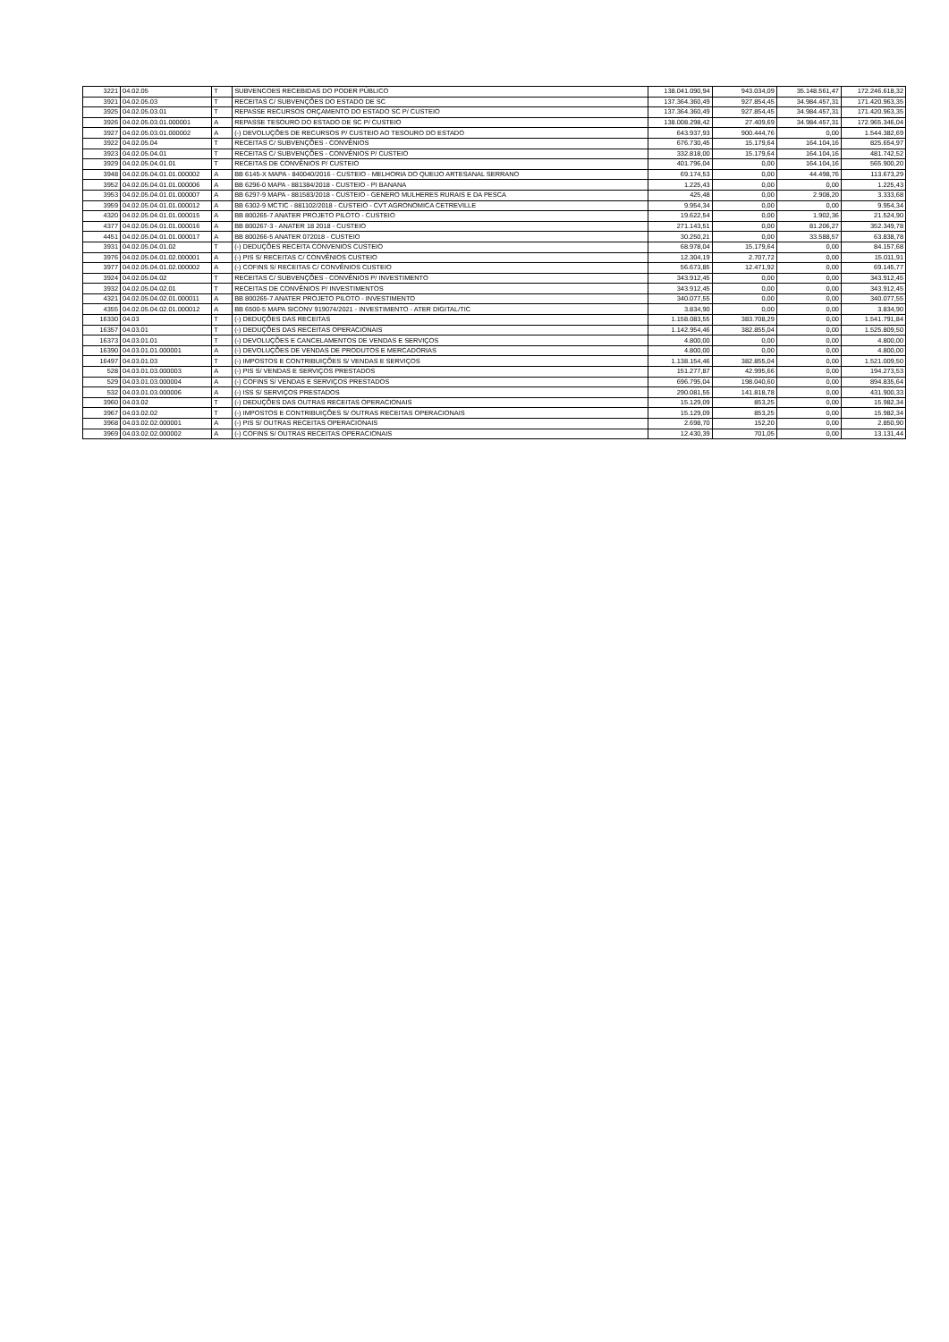| 3221 | 04.02.05 | T | SUBVENCOES RECEBIDAS DO PODER PÚBLICO | 138.041.090,94 | 943.034,09 | 35.148.561,47 | 172.246.618,32 |
| 3921 | 04.02.05.03 | T | RECEITAS C/ SUBVENÇÕES DO ESTADO DE SC | 137.364.360,49 | 927.854,45 | 34.984.457,31 | 171.420.963,35 |
| 3925 | 04.02.05.03.01 | T | REPASSE RECURSOS ORÇAMENTO DO ESTADO SC P/ CUSTEIO | 137.364.360,49 | 927.854,45 | 34.984.457,31 | 171.420.963,35 |
| 3926 | 04.02.05.03.01.000001 | A | REPASSE TESOURO DO ESTADO DE SC P/ CUSTEIO | 138.008.298,42 | 27.409,69 | 34.984.457,31 | 172.965.346,04 |
| 3927 | 04.02.05.03.01.000002 | A | (-) DEVOLUÇÕES DE RECURSOS P/ CUSTEIO AO TESOURO DO ESTADO | 643.937,93 | 900.444,76 | 0,00 | 1.544.382,69 |
| 3922 | 04.02.05.04 | T | RECEITAS C/ SUBVENÇÕES - CONVÊNIOS | 676.730,45 | 15.179,64 | 164.104,16 | 825.654,97 |
| 3923 | 04.02.05.04.01 | T | RECEITAS C/ SUBVENÇÕES - CONVÊNIOS P/ CUSTEIO | 332.818,00 | 15.179,64 | 164.104,16 | 481.742,52 |
| 3929 | 04.02.05.04.01.01 | T | RECEITAS DE CONVÊNIOS P/ CUSTEIO | 401.796,04 | 0,00 | 164.104,16 | 565.900,20 |
| 3948 | 04.02.05.04.01.01.000002 | A | BB 6145-X MAPA - 840040/2016 - CUSTEIO - MELHORIA DO QUEIJO ARTESANAL SERRANO | 69.174,53 | 0,00 | 44.498,76 | 113.673,29 |
| 3952 | 04.02.05.04.01.01.000006 | A | BB 6296-0 MAPA - 881384/2018 - CUSTEIO - PI BANANA | 1.225,43 | 0,00 | 0,00 | 1.225,43 |
| 3953 | 04.02.05.04.01.01.000007 | A | BB 6297-9 MAPA - 881583/2018 - CUSTEIO - GENERO MULHERES RURAIS E DA PESCA | 425,48 | 0,00 | 2.908,20 | 3.333,68 |
| 3959 | 04.02.05.04.01.01.000012 | A | BB 6302-9 MCTIC - 881102/2018 - CUSTEIO - CVT AGRONOMICA CETREVILLE | 9.954,34 | 0,00 | 0,00 | 9.954,34 |
| 4320 | 04.02.05.04.01.01.000015 | A | BB 800265-7 ANATER PROJETO PILOTO - CUSTEIO | 19.622,54 | 0,00 | 1.902,36 | 21.524,90 |
| 4377 | 04.02.05.04.01.01.000016 | A | BB 800267-3 - ANATER 18 2018 - CUSTEIO | 271.143,51 | 0,00 | 81.206,27 | 352.349,78 |
| 4451 | 04.02.05.04.01.01.000017 | A | BB 800266-5 ANATER 072018 - CUSTEIO | 30.250,21 | 0,00 | 33.588,57 | 63.838,78 |
| 3931 | 04.02.05.04.01.02 | T | (-) DEDUÇÕES RECEITA CONVENIOS CUSTEIO | 68.978,04 | 15.179,64 | 0,00 | 84.157,68 |
| 3976 | 04.02.05.04.01.02.000001 | A | (-) PIS S/ RECEITAS C/ CONVÊNIOS CUSTEIO | 12.304,19 | 2.707,72 | 0,00 | 15.011,91 |
| 3977 | 04.02.05.04.01.02.000002 | A | (-) COFINS S/ RECEITAS C/ CONVÊNIOS CUSTEIO | 56.673,85 | 12.471,92 | 0,00 | 69.145,77 |
| 3924 | 04.02.05.04.02 | T | RECEITAS C/ SUBVENÇÕES - CONVÊNIOS P/ INVESTIMENTO | 343.912,45 | 0,00 | 0,00 | 343.912,45 |
| 3932 | 04.02.05.04.02.01 | T | RECEITAS DE CONVÊNIOS P/ INVESTIMENTOS | 343.912,45 | 0,00 | 0,00 | 343.912,45 |
| 4321 | 04.02.05.04.02.01.000011 | A | BB 800265-7 ANATER PROJETO PILOTO - INVESTIMENTO | 340.077,55 | 0,00 | 0,00 | 340.077,55 |
| 4355 | 04.02.05.04.02.01.000012 | A | BB 6500-5 MAPA SICONV 919074/2021 - INVESTIMENTO - ATER DIGITAL/TIC | 3.834,90 | 0,00 | 0,00 | 3.834,90 |
| 16330 | 04.03 | T | (-) DEDUÇÕES DAS RECEITAS | 1.158.083,55 | 383.708,29 | 0,00 | 1.541.791,84 |
| 16357 | 04.03.01 | T | (-) DEDUÇÕES DAS RECEITAS OPERACIONAIS | 1.142.954,46 | 382.855,04 | 0,00 | 1.525.809,50 |
| 16373 | 04.03.01.01 | T | (-) DEVOLUÇÕES E CANCELAMENTOS DE VENDAS E SERVIÇOS | 4.800,00 | 0,00 | 0,00 | 4.800,00 |
| 16390 | 04.03.01.01.000001 | A | (-) DEVOLUÇÕES DE VENDAS DE PRODUTOS E MERCADORIAS | 4.800,00 | 0,00 | 0,00 | 4.800,00 |
| 16497 | 04.03.01.03 | T | (-) IMPOSTOS E CONTRIBUIÇÕES S/ VENDAS E SERVIÇOS | 1.138.154,46 | 382.855,04 | 0,00 | 1.521.009,50 |
| 528 | 04.03.01.03.000003 | A | (-) PIS S/ VENDAS E SERVIÇOS PRESTADOS | 151.277,87 | 42.995,66 | 0,00 | 194.273,53 |
| 529 | 04.03.01.03.000004 | A | (-) COFINS S/ VENDAS E SERVIÇOS PRESTADOS | 696.795,04 | 198.040,60 | 0,00 | 894.835,64 |
| 532 | 04.03.01.03.000006 | A | (-) ISS S/ SERVIÇOS PRESTADOS | 290.081,55 | 141.818,78 | 0,00 | 431.900,33 |
| 3960 | 04.03.02 | T | (-) DEDUÇÕES DAS OUTRAS RECEITAS OPERACIONAIS | 15.129,09 | 853,25 | 0,00 | 15.982,34 |
| 3967 | 04.03.02.02 | T | (-) IMPOSTOS E CONTRIBUIÇÕES S/ OUTRAS RECEITAS OPERACIONAIS | 15.129,09 | 853,25 | 0,00 | 15.982,34 |
| 3968 | 04.03.02.02.000001 | A | (-) PIS S/ OUTRAS RECEITAS OPERACIONAIS | 2.698,70 | 152,20 | 0,00 | 2.850,90 |
| 3969 | 04.03.02.02.000002 | A | (-) COFINS S/ OUTRAS RECEITAS OPERACIONAIS | 12.430,39 | 701,05 | 0,00 | 13.131,44 |